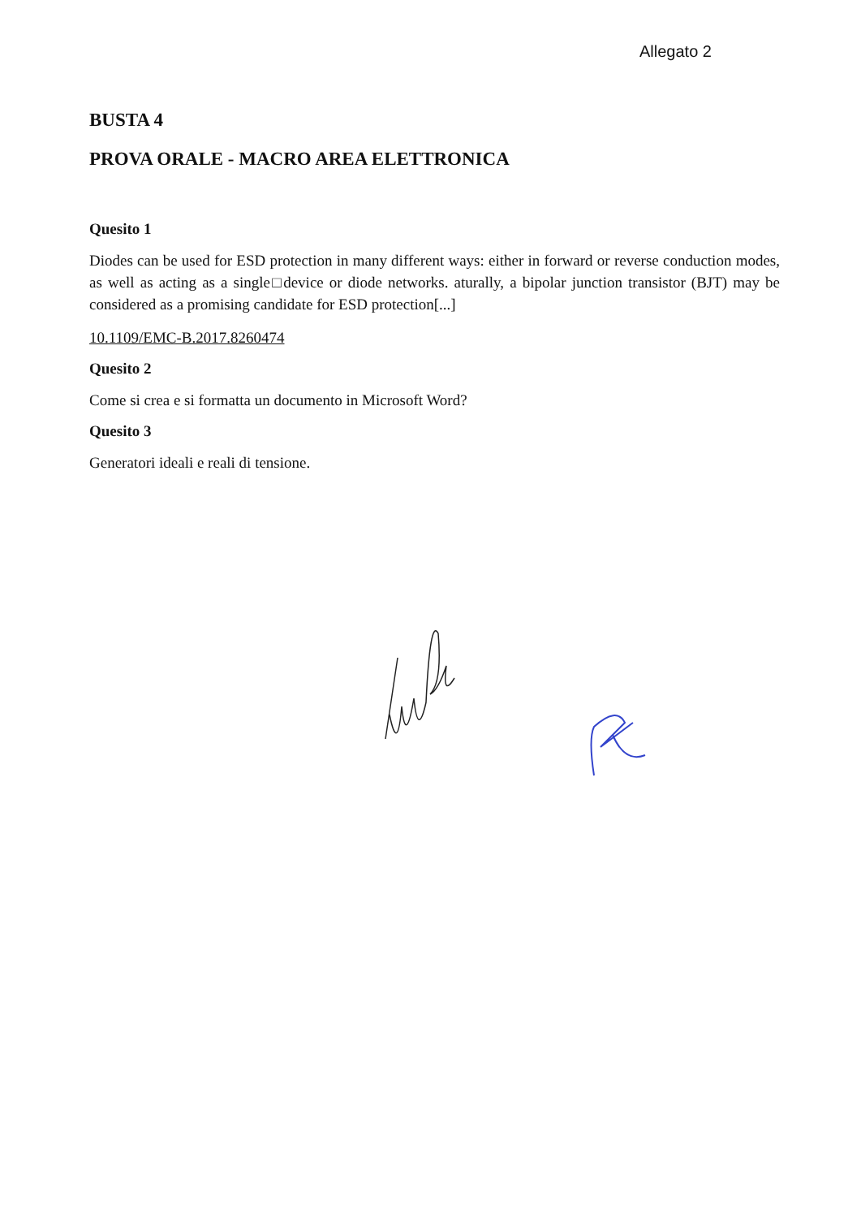Allegato 2
BUSTA 4
PROVA ORALE - MACRO AREA ELETTRONICA
Quesito 1
Diodes can be used for ESD protection in many different ways: either in forward or reverse conduction modes, as well as acting as a single□device or diode networks. aturally, a bipolar junction transistor (BJT) may be considered as a promising candidate for ESD protection[...]
10.1109/EMC-B.2017.8260474
Quesito 2
Come si crea e si formatta un documento in Microsoft Word?
Quesito 3
Generatori ideali e reali di tensione.